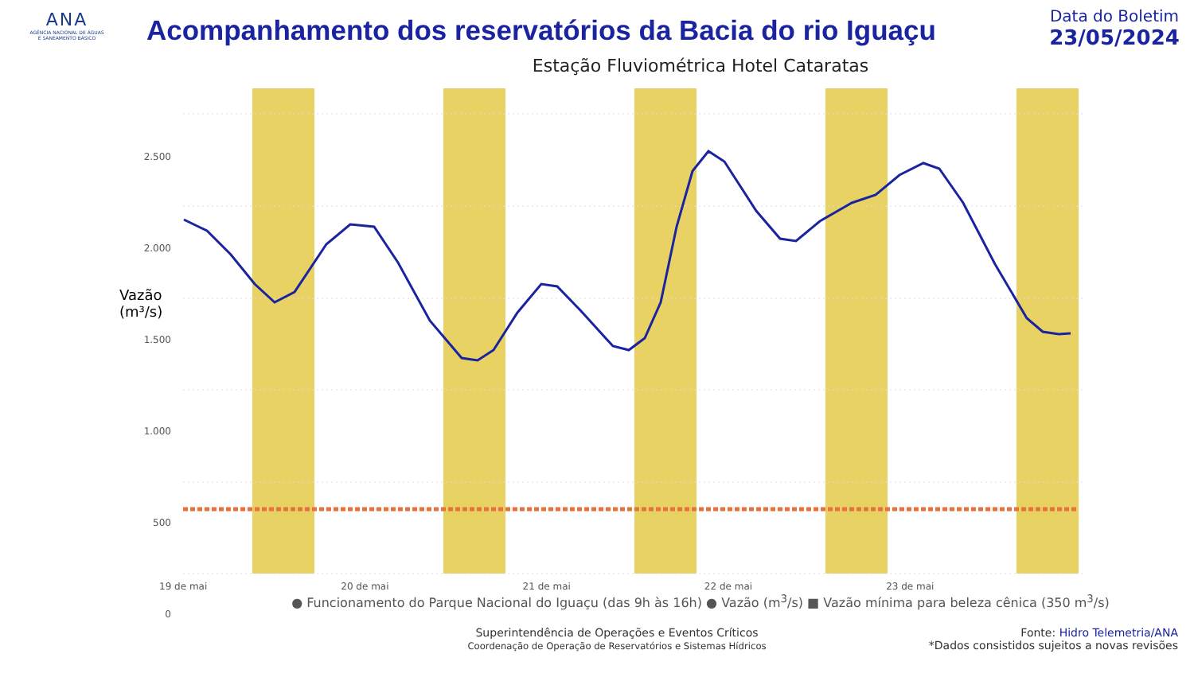ANA
AGÊNCIA NACIONAL DE ÁGUAS
E SANEAMENTO BÁSICO
Acompanhamento dos reservatórios da Bacia do rio Iguaçu
Data do Boletim
23/05/2024
Estação Fluviométrica Hotel Cataratas
● Funcionamento do Parque Nacional do Iguaçu (das 9h às 16h) ● Vazão (m<sup>3</sup>/s) ■ Vazão mínima para beleza cênica (350 m<sup>3</sup>/s)
Superintendência de Operações e Eventos Críticos
Coordenação de Operação de Reservatórios e Sistemas Hídricos
Fonte: Hidro Telemetria/ANA
*Dados consistidos sujeitos a novas revisões
Vazão (m³/s)
2.500
2.000
1.500
1.000
500
0
19 de mai 20 de mai 21 de mai 22 de mai 23 de mai